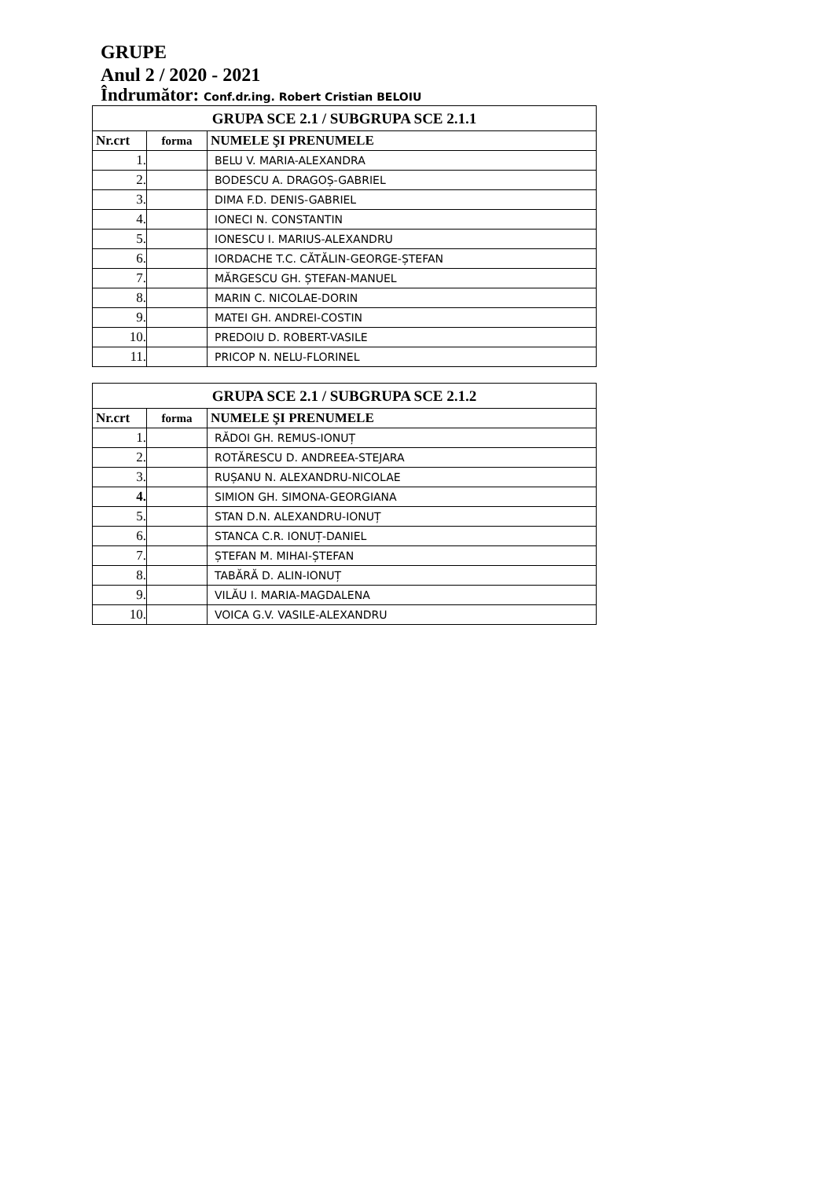GRUPE
Anul 2 / 2020 - 2021
Îndrumător: Conf.dr.ing. Robert Cristian BELOIU
| GRUPA SCE 2.1 / SUBGRUPA SCE 2.1.1 | | |
| --- | --- | --- |
| Nr.crt | forma | NUMELE ŞI PRENUMELE |
| 1. | | BELU V. MARIA-ALEXANDRA |
| 2. | | BODESCU A. DRAGOȘ-GABRIEL |
| 3. | | DIMA F.D. DENIS-GABRIEL |
| 4. | | IONECI N. CONSTANTIN |
| 5. | | IONESCU I. MARIUS-ALEXANDRU |
| 6. | | IORDACHE T.C. CĂTĂLIN-GEORGE-ȘTEFAN |
| 7. | | MĂRGESCU GH. ȘTEFAN-MANUEL |
| 8. | | MARIN C. NICOLAE-DORIN |
| 9. | | MATEI GH. ANDREI-COSTIN |
| 10. | | PREDOIU D. ROBERT-VASILE |
| 11. | | PRICOP N. NELU-FLORINEL |
| GRUPA SCE 2.1 / SUBGRUPA SCE 2.1.2 | | |
| --- | --- | --- |
| Nr.crt | forma | NUMELE ŞI PRENUMELE |
| 1. | | RĂDOI GH. REMUS-IONUȚ |
| 2. | | ROTĂRESCU D. ANDREEA-STEJARA |
| 3. | | RUȘANU N. ALEXANDRU-NICOLAE |
| 4. | | SIMION GH. SIMONA-GEORGIANA |
| 5. | | STAN D.N. ALEXANDRU-IONUȚ |
| 6. | | STANCA C.R. IONUȚ-DANIEL |
| 7. | | ȘTEFAN M. MIHAI-ȘTEFAN |
| 8. | | TABĂRĂ D. ALIN-IONUȚ |
| 9. | | VILĂU I. MARIA-MAGDALENA |
| 10. | | VOICA G.V. VASILE-ALEXANDRU |